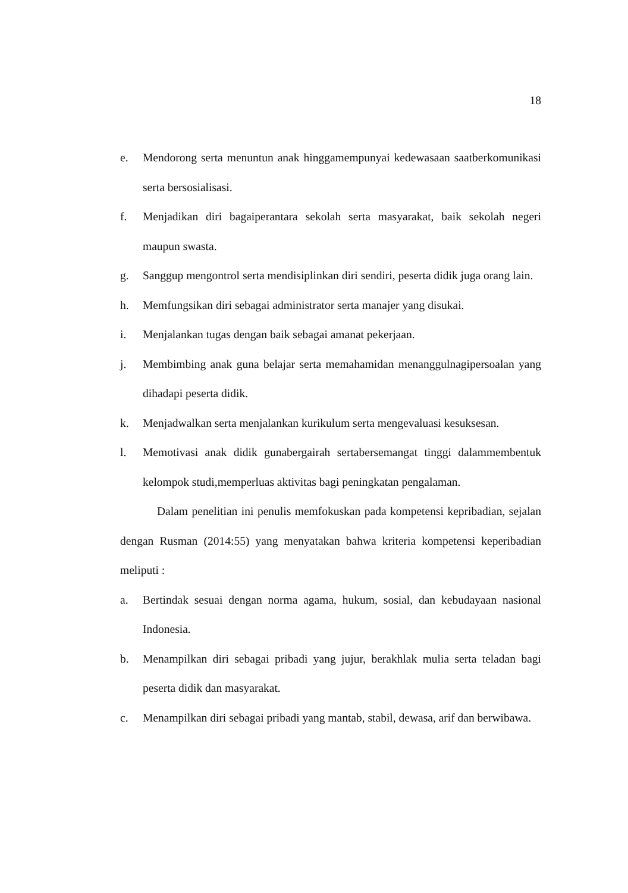18
e. Mendorong serta menuntun anak hinggamempunyai kedewasaan saatberkomunikasi serta bersosialisasi.
f. Menjadikan diri bagaiperantara sekolah serta masyarakat, baik sekolah negeri maupun swasta.
g. Sanggup mengontrol serta mendisiplinkan diri sendiri, peserta didik juga orang lain.
h. Memfungsikan diri sebagai administrator serta manajer yang disukai.
i. Menjalankan tugas dengan baik sebagai amanat pekerjaan.
j. Membimbing anak guna belajar serta memahamidan menanggulnagipersoalan yang dihadapi peserta didik.
k. Menjadwalkan serta menjalankan kurikulum serta mengevaluasi kesuksesan.
l. Memotivasi anak didik gunabergairah sertabersemangat tinggi dalammembentuk kelompok studi,memperluas aktivitas bagi peningkatan pengalaman.
Dalam penelitian ini penulis memfokuskan pada kompetensi kepribadian, sejalan dengan Rusman (2014:55) yang menyatakan bahwa kriteria kompetensi keperibadian meliputi :
a. Bertindak sesuai dengan norma agama, hukum, sosial, dan kebudayaan nasional Indonesia.
b. Menampilkan diri sebagai pribadi yang jujur, berakhlak mulia serta teladan bagi peserta didik dan masyarakat.
c. Menampilkan diri sebagai pribadi yang mantab, stabil, dewasa, arif dan berwibawa.